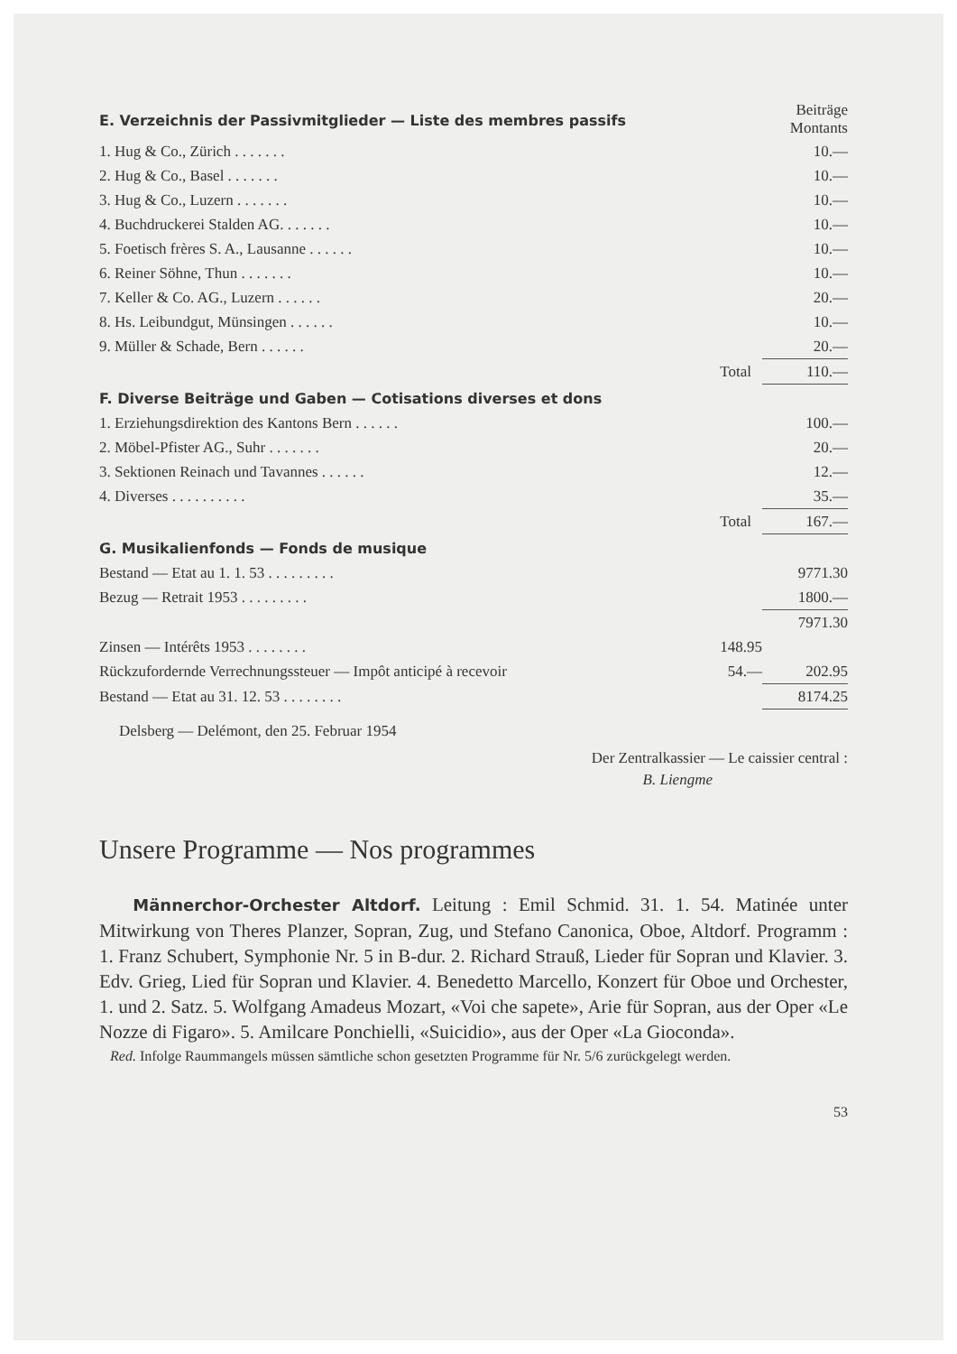| E. Verzeichnis der Passivmitglieder — Liste des membres passifs | Beiträge Montants |
| 1. Hug & Co., Zürich . . . . . . . | 10.— |
| 2. Hug & Co., Basel . . . . . . . | 10.— |
| 3. Hug & Co., Luzern . . . . . . . | 10.— |
| 4. Buchdruckerei Stalden AG. . . . . . . | 10.— |
| 5. Foetisch frères S. A., Lausanne . . . . . . | 10.— |
| 6. Reiner Söhne, Thun . . . . . . . | 10.— |
| 7. Keller & Co. AG., Luzern . . . . . . | 20.— |
| 8. Hs. Leibundgut, Münsingen . . . . . . | 10.— |
| 9. Müller & Schade, Bern . . . . . . | 20.— |
| Total | 110.— |
F. Diverse Beiträge und Gaben — Cotisations diverses et dons
| 1. Erziehungsdirektion des Kantons Bern . . . . . . | 100.— |
| 2. Möbel-Pfister AG., Suhr . . . . . . . | 20.— |
| 3. Sektionen Reinach und Tavannes . . . . . . | 12.— |
| 4. Diverses . . . . . . . . . . | 35.— |
| Total | 167.— |
G. Musikalienfonds — Fonds de musique
| Bestand — Etat au 1. 1. 53 . . . . . . . . . | | 9771.30 |
| Bezug — Retrait 1953 . . . . . . . . . | | 1800.— |
| | | 7971.30 |
| Zinsen — Intérêts 1953 . . . . . . . . | 148.95 | |
| Rückzufordernde Verrechnungssteuer — Impôt anticipé à recevoir | 54.— | 202.95 |
| Bestand — Etat au 31. 12. 53 . . . . . . . . | | 8174.25 |
Delsberg — Delémont, den 25. Februar 1954
Der Zentralkassier — Le caissier central :
B. Liengme
Unsere Programme — Nos programmes
Männerchor-Orchester Altdorf. Leitung : Emil Schmid. 31. 1. 54. Matinée unter Mitwirkung von Theres Planzer, Sopran, Zug, und Stefano Canonica, Oboe, Altdorf. Programm : 1. Franz Schubert, Symphonie Nr. 5 in B-dur. 2. Richard Strauß, Lieder für Sopran und Klavier. 3. Edv. Grieg, Lied für Sopran und Klavier. 4. Benedetto Marcello, Konzert für Oboe und Orchester, 1. und 2. Satz. 5. Wolfgang Amadeus Mozart, «Voi che sapete», Arie für Sopran, aus der Oper «Le Nozze di Figaro». 5. Amilcare Ponchielli, «Suicidio», aus der Oper «La Gioconda».
Red. Infolge Raummangels müssen sämtliche schon gesetzten Programme für Nr. 5/6 zurückgelegt werden.
53